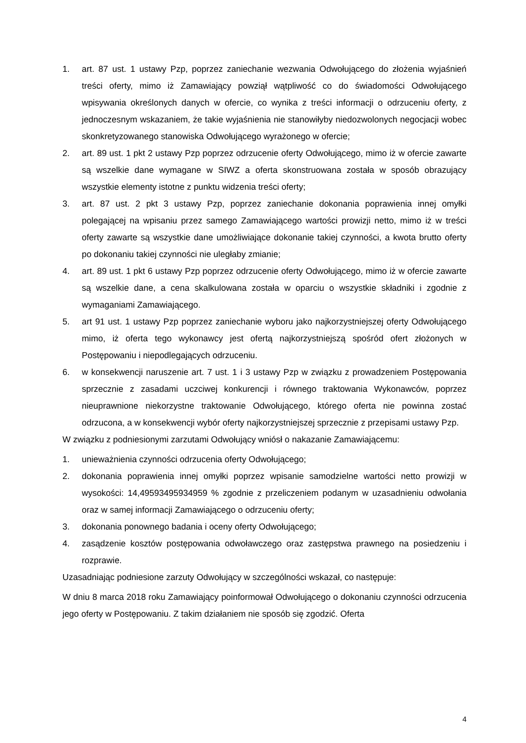1. art. 87 ust. 1 ustawy Pzp, poprzez zaniechanie wezwania Odwołującego do złożenia wyjaśnień treści oferty, mimo iż Zamawiający powziął wątpliwość co do świadomości Odwołującego wpisywania określonych danych w ofercie, co wynika z treści informacji o odrzuceniu oferty, z jednoczesnym wskazaniem, że takie wyjaśnienia nie stanowiłyby niedozwolonych negocjacji wobec skonkretyzowanego stanowiska Odwołującego wyrażonego w ofercie;
2. art. 89 ust. 1 pkt 2 ustawy Pzp poprzez odrzucenie oferty Odwołującego, mimo iż w ofercie zawarte są wszelkie dane wymagane w SIWZ a oferta skonstruowana została w sposób obrazujący wszystkie elementy istotne z punktu widzenia treści oferty;
3. art. 87 ust. 2 pkt 3 ustawy Pzp, poprzez zaniechanie dokonania poprawienia innej omyłki polegającej na wpisaniu przez samego Zamawiającego wartości prowizji netto, mimo iż w treści oferty zawarte są wszystkie dane umożliwiające dokonanie takiej czynności, a kwota brutto oferty po dokonaniu takiej czynności nie uległaby zmianie;
4. art. 89 ust. 1 pkt 6 ustawy Pzp poprzez odrzucenie oferty Odwołującego, mimo iż w ofercie zawarte są wszelkie dane, a cena skalkulowana została w oparciu o wszystkie składniki i zgodnie z wymaganiami Zamawiającego.
5. art 91 ust. 1 ustawy Pzp poprzez zaniechanie wyboru jako najkorzystniejszej oferty Odwołującego mimo, iż oferta tego wykonawcy jest ofertą najkorzystniejszą spośród ofert złożonych w Postępowaniu i niepodlegających odrzuceniu.
6. w konsekwencji naruszenie art. 7 ust. 1 i 3 ustawy Pzp w związku z prowadzeniem Postępowania sprzecznie z zasadami uczciwej konkurencji i równego traktowania Wykonawców, poprzez nieuprawnione niekorzystne traktowanie Odwołującego, którego oferta nie powinna zostać odrzucona, a w konsekwencji wybór oferty najkorzystniejszej sprzecznie z przepisami ustawy Pzp.
W związku z podniesionymi zarzutami Odwołujący wniósł o nakazanie Zamawiającemu:
1. unieważnienia czynności odrzucenia oferty Odwołującego;
2. dokonania poprawienia innej omyłki poprzez wpisanie samodzielne wartości netto prowizji w wysokości: 14,49593495934959 % zgodnie z przeliczeniem podanym w uzasadnieniu odwołania oraz w samej informacji Zamawiającego o odrzuceniu oferty;
3. dokonania ponownego badania i oceny oferty Odwołującego;
4. zasądzenie kosztów postępowania odwoławczego oraz zastępstwa prawnego na posiedzeniu i rozprawie.
Uzasadniając podniesione zarzuty Odwołujący w szczególności wskazał, co następuje:
W dniu 8 marca 2018 roku Zamawiający poinformował Odwołującego o dokonaniu czynności odrzucenia jego oferty w Postępowaniu. Z takim działaniem nie sposób się zgodzić. Oferta
4